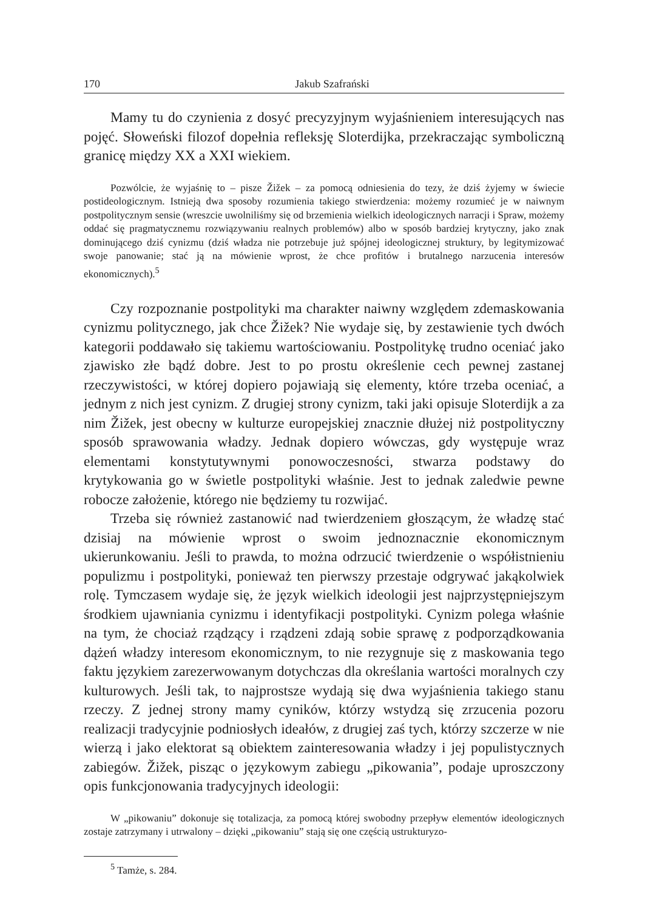170 Jakub Szafrański
Mamy tu do czynienia z dosyć precyzyjnym wyjaśnieniem interesujących nas pojęć. Słoweński filozof dopełnia refleksję Sloterdijka, przekraczając symboliczną granicę między XX a XXI wiekiem.
Pozwólcie, że wyjaśnię to – pisze Žižek – za pomocą odniesienia do tezy, że dziś żyjemy w świecie postideologicznym. Istnieją dwa sposoby rozumienia takiego stwierdzenia: możemy rozumieć je w naiwnym postpolitycznym sensie (wreszcie uwolniliśmy się od brzemienia wielkich ideologicznych narracji i Spraw, możemy oddać się pragmatycznemu rozwiązywaniu realnych problemów) albo w sposób bardziej krytyczny, jako znak dominującego dziś cynizmu (dziś władza nie potrzebuje już spójnej ideologicznej struktury, by legitymizować swoje panowanie; stać ją na mówienie wprost, że chce profitów i brutalnego narzucenia interesów ekonomicznych).<sup>5</sup>
Czy rozpoznanie postpolityki ma charakter naiwny względem zdemaskowania cynizmu politycznego, jak chce Žižek? Nie wydaje się, by zestawienie tych dwóch kategorii poddawało się takiemu wartościowaniu. Postpolitykę trudno oceniać jako zjawisko złe bądź dobre. Jest to po prostu określenie cech pewnej zastanej rzeczywistości, w której dopiero pojawiają się elementy, które trzeba oceniać, a jednym z nich jest cynizm. Z drugiej strony cynizm, taki jaki opisuje Sloterdijk a za nim Žižek, jest obecny w kulturze europejskiej znacznie dłużej niż postpolityczny sposób sprawowania władzy. Jednak dopiero wówczas, gdy występuje wraz elementami konstytutywnymi ponowoczesności, stwarza podstawy do krytykowania go w świetle postpolityki właśnie. Jest to jednak zaledwie pewne robocze założenie, którego nie będziemy tu rozwijać.
Trzeba się również zastanowić nad twierdzeniem głoszącym, że władzę stać dzisiaj na mówienie wprost o swoim jednoznacznie ekonomicznym ukierunkowaniu. Jeśli to prawda, to można odrzucić twierdzenie o współistnieniu populizmu i postpolityki, ponieważ ten pierwszy przestaje odgrywać jakąkolwiek rolę. Tymczasem wydaje się, że język wielkich ideologii jest najprzystępniejszym środkiem ujawniania cynizmu i identyfikacji postpolityki. Cynizm polega właśnie na tym, że chociaż rządzący i rządzeni zdają sobie sprawę z podporządkowania dążeń władzy interesom ekonomicznym, to nie rezygnuje się z maskowania tego faktu językiem zarezerwowanym dotychczas dla określania wartości moralnych czy kulturowych. Jeśli tak, to najprostsze wydają się dwa wyjaśnienia takiego stanu rzeczy. Z jednej strony mamy cyników, którzy wstydzą się zrzucenia pozoru realizacji tradycyjnie podniosłych ideałów, z drugiej zaś tych, którzy szczerze w nie wierzą i jako elektorat są obiektem zainteresowania władzy i jej populistycznych zabiegów. Žižek, pisząc o językowym zabiegu „pikowania”, podaje uproszczony opis funkcjonowania tradycyjnych ideologii:
W „pikowaniu” dokonuje się totalizacja, za pomocą której swobodny przepływ elementów ideologicznych zostaje zatrzymany i utrwalony – dzięki „pikowaniu” stają się one częścią ustrukturyzo-
<sup>5</sup> Tamże, s. 284.